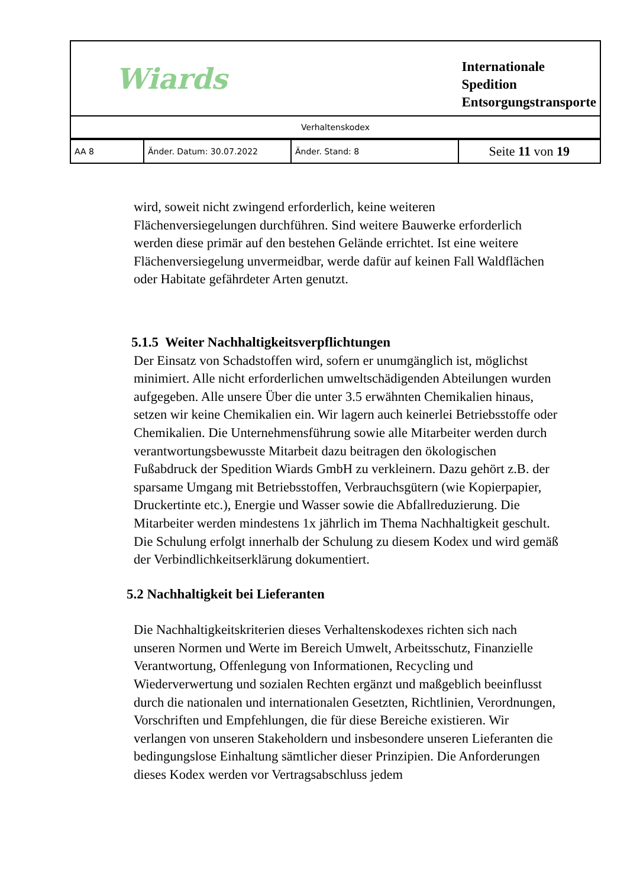| Wiards | | | Internationale Spedition Entsorgungstransporte |
| Verhaltenskodex | | | |
| AA 8 | Änder. Datum: 30.07.2022 | Änder. Stand: 8 | Seite 11 von 19 |
wird, soweit nicht zwingend erforderlich, keine weiteren Flächenversiegelungen durchführen. Sind weitere Bauwerke erforderlich werden diese primär auf den bestehen Gelände errichtet. Ist eine weitere Flächenversiegelung unvermeidbar, werde dafür auf keinen Fall Waldflächen oder Habitate gefährdeter Arten genutzt.
5.1.5 Weiter Nachhaltigkeitsverpflichtungen
Der Einsatz von Schadstoffen wird, sofern er unumgänglich ist, möglichst minimiert. Alle nicht erforderlichen umweltschädigenden Abteilungen wurden aufgegeben. Alle unsere Über die unter 3.5 erwähnten Chemikalien hinaus, setzen wir keine Chemikalien ein. Wir lagern auch keinerlei Betriebsstoffe oder Chemikalien. Die Unternehmensführung sowie alle Mitarbeiter werden durch verantwortungsbewusste Mitarbeit dazu beitragen den ökologischen Fußabdruck der Spedition Wiards GmbH zu verkleinern. Dazu gehört z.B. der sparsame Umgang mit Betriebsstoffen, Verbrauchsgütern (wie Kopierpapier, Druckertinte etc.), Energie und Wasser sowie die Abfallreduzierung. Die Mitarbeiter werden mindestens 1x jährlich im Thema Nachhaltigkeit geschult. Die Schulung erfolgt innerhalb der Schulung zu diesem Kodex und wird gemäß der Verbindlichkeitserklärung dokumentiert.
5.2 Nachhaltigkeit bei Lieferanten
Die Nachhaltigkeitskriterien dieses Verhaltenskodexes richten sich nach unseren Normen und Werte im Bereich Umwelt, Arbeitsschutz, Finanzielle Verantwortung, Offenlegung von Informationen, Recycling und Wiederverwertung und sozialen Rechten ergänzt und maßgeblich beeinflusst durch die nationalen und internationalen Gesetzten, Richtlinien, Verordnungen, Vorschriften und Empfehlungen, die für diese Bereiche existieren. Wir verlangen von unseren Stakeholdern und insbesondere unseren Lieferanten die bedingungslose Einhaltung sämtlicher dieser Prinzipien. Die Anforderungen dieses Kodex werden vor Vertragsabschluss jedem